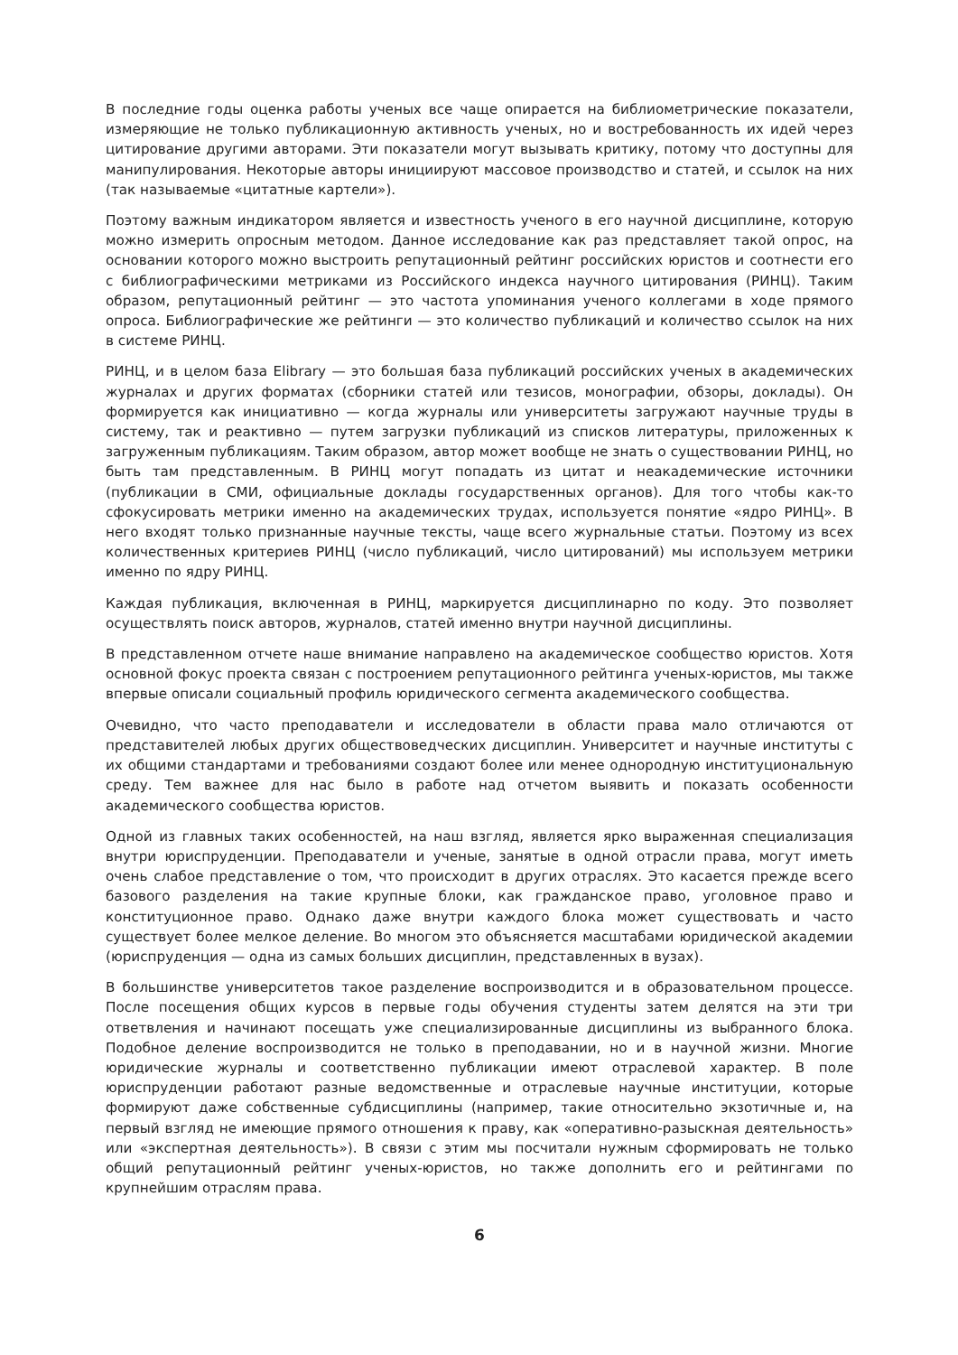В последние годы оценка работы ученых все чаще опирается на библиометрические показатели, измеряющие не только публикационную активность ученых, но и востребованность их идей через цитирование другими авторами. Эти показатели могут вызывать критику, потому что доступны для манипулирования. Некоторые авторы инициируют массовое производство и статей, и ссылок на них (так называемые «цитатные картели»).
Поэтому важным индикатором является и известность ученого в его научной дисциплине, которую можно измерить опросным методом. Данное исследование как раз представляет такой опрос, на основании которого можно выстроить репутационный рейтинг российских юристов и соотнести его с библиографическими метриками из Российского индекса научного цитирования (РИНЦ). Таким образом, репутационный рейтинг — это частота упоминания ученого коллегами в ходе прямого опроса. Библиографические же рейтинги — это количество публикаций и количество ссылок на них в системе РИНЦ.
РИНЦ, и в целом база Elibrary — это большая база публикаций российских ученых в академических журналах и других форматах (сборники статей или тезисов, монографии, обзоры, доклады). Он формируется как инициативно — когда журналы или университеты загружают научные труды в систему, так и реактивно — путем загрузки публикаций из списков литературы, приложенных к загруженным публикациям. Таким образом, автор может вообще не знать о существовании РИНЦ, но быть там представленным. В РИНЦ могут попадать из цитат и неакадемические источники (публикации в СМИ, официальные доклады государственных органов). Для того чтобы как-то сфокусировать метрики именно на академических трудах, используется понятие «ядро РИНЦ». В него входят только признанные научные тексты, чаще всего журнальные статьи. Поэтому из всех количественных критериев РИНЦ (число публикаций, число цитирований) мы используем метрики именно по ядру РИНЦ.
Каждая публикация, включенная в РИНЦ, маркируется дисциплинарно по коду. Это позволяет осуществлять поиск авторов, журналов, статей именно внутри научной дисциплины.
В представленном отчете наше внимание направлено на академическое сообщество юристов. Хотя основной фокус проекта связан с построением репутационного рейтинга ученых-юристов, мы также впервые описали социальный профиль юридического сегмента академического сообщества.
Очевидно, что часто преподаватели и исследователи в области права мало отличаются от представителей любых других обществоведческих дисциплин. Университет и научные институты с их общими стандартами и требованиями создают более или менее однородную институциональную среду. Тем важнее для нас было в работе над отчетом выявить и показать особенности академического сообщества юристов.
Одной из главных таких особенностей, на наш взгляд, является ярко выраженная специализация внутри юриспруденции. Преподаватели и ученые, занятые в одной отрасли права, могут иметь очень слабое представление о том, что происходит в других отраслях. Это касается прежде всего базового разделения на такие крупные блоки, как гражданское право, уголовное право и конституционное право. Однако даже внутри каждого блока может существовать и часто существует более мелкое деление. Во многом это объясняется масштабами юридической академии (юриспруденция — одна из самых больших дисциплин, представленных в вузах).
В большинстве университетов такое разделение воспроизводится и в образовательном процессе. После посещения общих курсов в первые годы обучения студенты затем делятся на эти три ответвления и начинают посещать уже специализированные дисциплины из выбранного блока. Подобное деление воспроизводится не только в преподавании, но и в научной жизни. Многие юридические журналы и соответственно публикации имеют отраслевой характер. В поле юриспруденции работают разные ведомственные и отраслевые научные институции, которые формируют даже собственные субдисциплины (например, такие относительно экзотичные и, на первый взгляд не имеющие прямого отношения к праву, как «оперативно-разыскная деятельность» или «экспертная деятельность»). В связи с этим мы посчитали нужным сформировать не только общий репутационный рейтинг ученых-юристов, но также дополнить его и рейтингами по крупнейшим отраслям права.
6